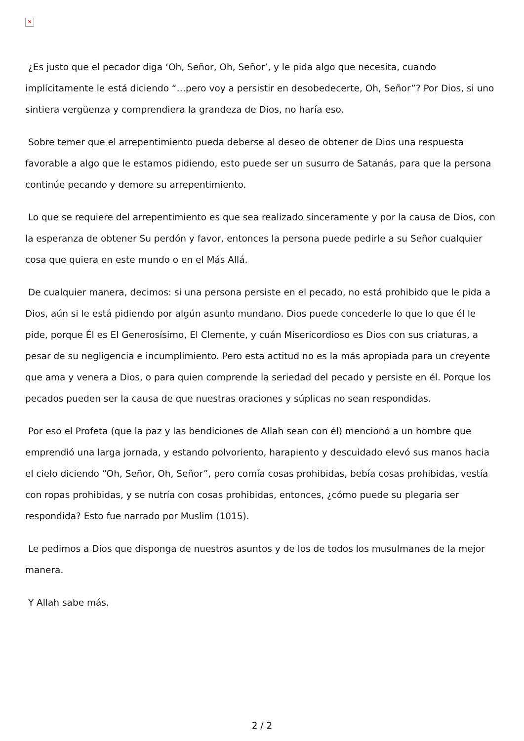✕
¿Es justo que el pecador diga ‘Oh, Señor, Oh, Señor’, y le pida algo que necesita, cuando implícitamente le está diciendo “…pero voy a persistir en desobedecerte, Oh, Señor”? Por Dios, si uno sintiera vergüenza y comprendiera la grandeza de Dios, no haría eso.
Sobre temer que el arrepentimiento pueda deberse al deseo de obtener de Dios una respuesta favorable a algo que le estamos pidiendo, esto puede ser un susurro de Satanás, para que la persona continúe pecando y demore su arrepentimiento.
Lo que se requiere del arrepentimiento es que sea realizado sinceramente y por la causa de Dios, con la esperanza de obtener Su perdón y favor, entonces la persona puede pedirle a su Señor cualquier cosa que quiera en este mundo o en el Más Allá.
De cualquier manera, decimos: si una persona persiste en el pecado, no está prohibido que le pida a Dios, aún si le está pidiendo por algún asunto mundano. Dios puede concederle lo que lo que él le pide, porque Él es El Generosísimo, El Clemente, y cuán Misericordioso es Dios con sus criaturas, a pesar de su negligencia e incumplimiento. Pero esta actitud no es la más apropiada para un creyente que ama y venera a Dios, o para quien comprende la seriedad del pecado y persiste en él. Porque los pecados pueden ser la causa de que nuestras oraciones y súplicas no sean respondidas.
Por eso el Profeta (que la paz y las bendiciones de Allah sean con él) mencionó a un hombre que emprendió una larga jornada, y estando polvoriento, harapiento y descuidado elevó sus manos hacia el cielo diciendo “Oh, Señor, Oh, Señor”, pero comía cosas prohibidas, bebía cosas prohibidas, vestía con ropas prohibidas, y se nutría con cosas prohibidas, entonces, ¿cómo puede su plegaria ser respondida? Esto fue narrado por Muslim (1015).
Le pedimos a Dios que disponga de nuestros asuntos y de los de todos los musulmanes de la mejor manera.
Y Allah sabe más.
2 / 2